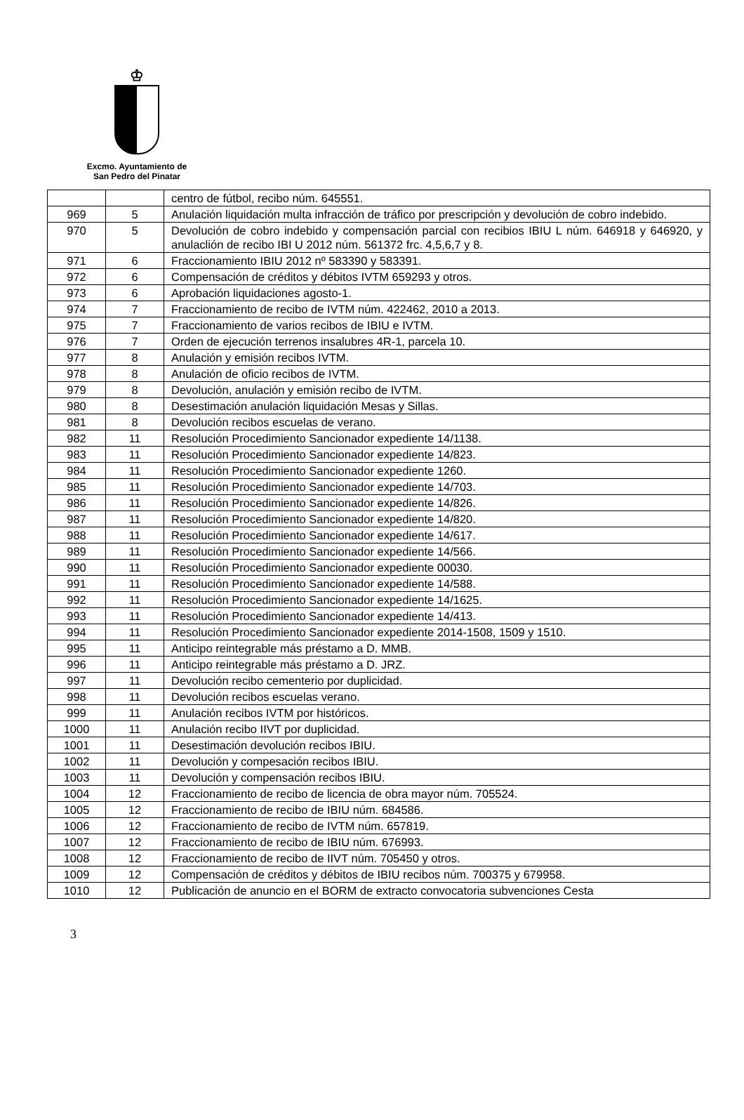♔
Excmo. Ayuntamiento de
San Pedro del Pinatar
| | | centro de fútbol, recibo núm. 645551. |
| 969 | 5 | Anulación liquidación multa infracción de tráfico por prescripción y devolución de cobro indebido. |
| 970 | 5 | Devolución de cobro indebido y compensación parcial con recibios IBIU L núm. 646918 y 646920, y anulaclión de recibo IBI U 2012 núm. 561372 frc. 4,5,6,7 y 8. |
| 971 | 6 | Fraccionamiento IBIU 2012 nº 583390 y 583391. |
| 972 | 6 | Compensación de créditos y débitos IVTM 659293 y otros. |
| 973 | 6 | Aprobación liquidaciones agosto-1. |
| 974 | 7 | Fraccionamiento de recibo de IVTM núm. 422462, 2010 a 2013. |
| 975 | 7 | Fraccionamiento de varios recibos de IBIU e IVTM. |
| 976 | 7 | Orden de ejecución terrenos insalubres 4R-1, parcela 10. |
| 977 | 8 | Anulación y emisión recibos IVTM. |
| 978 | 8 | Anulación de oficio recibos de IVTM. |
| 979 | 8 | Devolución, anulación y emisión recibo de IVTM. |
| 980 | 8 | Desestimación anulación liquidación Mesas y Sillas. |
| 981 | 8 | Devolución recibos escuelas de verano. |
| 982 | 11 | Resolución Procedimiento Sancionador expediente 14/1138. |
| 983 | 11 | Resolución Procedimiento Sancionador expediente 14/823. |
| 984 | 11 | Resolución Procedimiento Sancionador expediente 1260. |
| 985 | 11 | Resolución Procedimiento Sancionador expediente 14/703. |
| 986 | 11 | Resolución Procedimiento Sancionador expediente 14/826. |
| 987 | 11 | Resolución Procedimiento Sancionador expediente 14/820. |
| 988 | 11 | Resolución Procedimiento Sancionador expediente 14/617. |
| 989 | 11 | Resolución Procedimiento Sancionador expediente 14/566. |
| 990 | 11 | Resolución Procedimiento Sancionador expediente 00030. |
| 991 | 11 | Resolución Procedimiento Sancionador expediente 14/588. |
| 992 | 11 | Resolución Procedimiento Sancionador expediente 14/1625. |
| 993 | 11 | Resolución Procedimiento Sancionador expediente 14/413. |
| 994 | 11 | Resolución Procedimiento Sancionador expediente 2014-1508, 1509 y 1510. |
| 995 | 11 | Anticipo reintegrable más préstamo a D. MMB. |
| 996 | 11 | Anticipo reintegrable más préstamo a D. JRZ. |
| 997 | 11 | Devolución recibo cementerio por duplicidad. |
| 998 | 11 | Devolución recibos escuelas verano. |
| 999 | 11 | Anulación recibos IVTM por históricos. |
| 1000 | 11 | Anulación recibo IIVT por duplicidad. |
| 1001 | 11 | Desestimación devolución recibos IBIU. |
| 1002 | 11 | Devolución y compesación recibos IBIU. |
| 1003 | 11 | Devolución y compensación recibos IBIU. |
| 1004 | 12 | Fraccionamiento de recibo de licencia de obra mayor núm. 705524. |
| 1005 | 12 | Fraccionamiento de recibo de IBIU núm. 684586. |
| 1006 | 12 | Fraccionamiento de recibo de IVTM núm. 657819. |
| 1007 | 12 | Fraccionamiento de recibo de IBIU núm. 676993. |
| 1008 | 12 | Fraccionamiento de recibo de IIVT núm. 705450 y otros. |
| 1009 | 12 | Compensación de créditos y débitos de IBIU recibos núm. 700375 y 679958. |
| 1010 | 12 | Publicación de anuncio en el BORM de extracto convocatoria subvenciones Cesta |
3